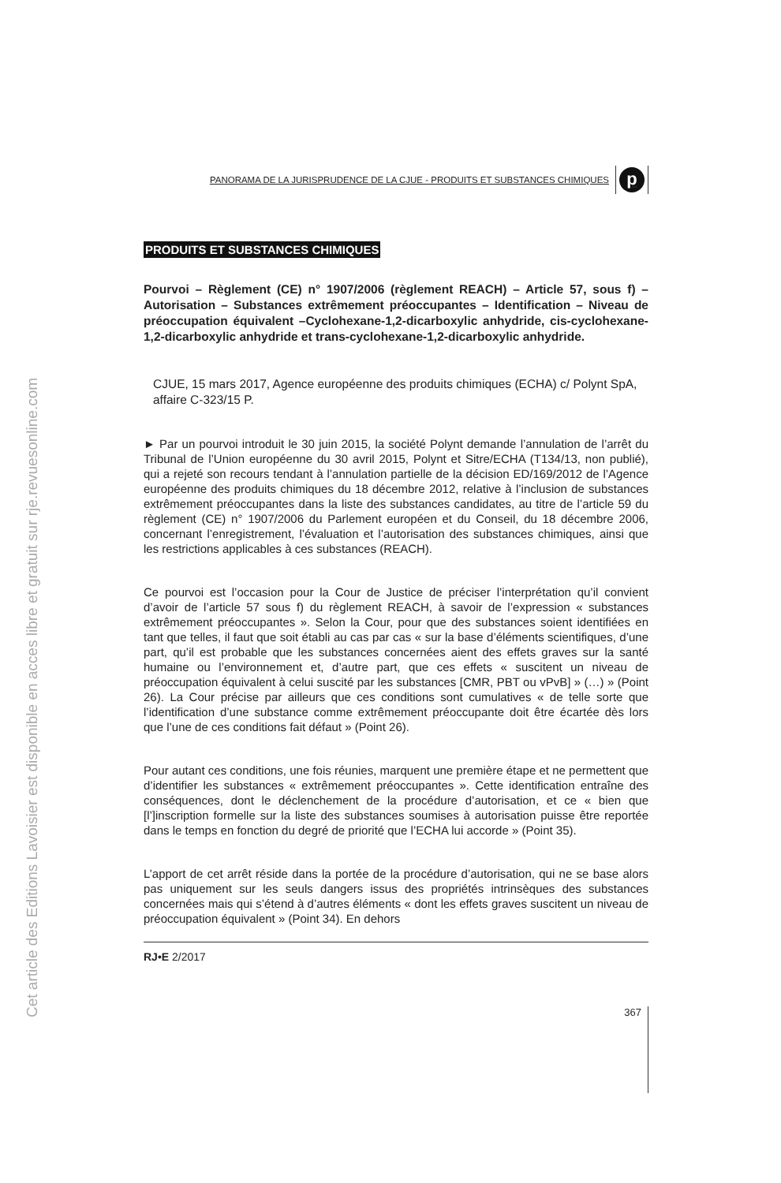Cet article des Editions Lavoisier est disponible en acces libre et gratuit sur rje.revuesonline.com
PANORAMA DE LA JURISPRUDENCE DE LA CJUE - PRODUITS ET SUBSTANCES CHIMIQUES
p
PRODUITS ET SUBSTANCES CHIMIQUES
Pourvoi – Règlement (CE) n° 1907/2006 (règlement REACH) – Article 57, sous f) – Autorisation – Substances extrêmement préoccupantes – Identification – Niveau de préoccupation équivalent –Cyclohexane-1,2-dicarboxylic anhydride, cis-cyclohexane-1,2-dicarboxylic anhydride et trans-cyclohexane-1,2-dicarboxylic anhydride.
CJUE, 15 mars 2017, Agence européenne des produits chimiques (ECHA) c/ Polynt SpA, affaire C-323/15 P.
► Par un pourvoi introduit le 30 juin 2015, la société Polynt demande l’annulation de l’arrêt du Tribunal de l’Union européenne du 30 avril 2015, Polynt et Sitre/ECHA (T134/13, non publié), qui a rejeté son recours tendant à l’annulation partielle de la décision ED/169/2012 de l’Agence européenne des produits chimiques du 18 décembre 2012, relative à l’inclusion de substances extrêmement préoccupantes dans la liste des substances candidates, au titre de l’article 59 du règlement (CE) n° 1907/2006 du Parlement européen et du Conseil, du 18 décembre 2006, concernant l’enregistrement, l’évaluation et l’autorisation des substances chimiques, ainsi que les restrictions applicables à ces substances (REACH).
Ce pourvoi est l’occasion pour la Cour de Justice de préciser l’interprétation qu’il convient d’avoir de l’article 57 sous f) du règlement REACH, à savoir de l’expression « substances extrêmement préoccupantes ». Selon la Cour, pour que des substances soient identifiées en tant que telles, il faut que soit établi au cas par cas « sur la base d’éléments scientifiques, d’une part, qu’il est probable que les substances concernées aient des effets graves sur la santé humaine ou l’environnement et, d’autre part, que ces effets « suscitent un niveau de préoccupation équivalent à celui suscité par les substances [CMR, PBT ou vPvB] » (…) » (Point 26). La Cour précise par ailleurs que ces conditions sont cumulatives « de telle sorte que l’identification d’une substance comme extrêmement préoccupante doit être écartée dès lors que l’une de ces conditions fait défaut » (Point 26).
Pour autant ces conditions, une fois réunies, marquent une première étape et ne permettent que d’identifier les substances « extrêmement préoccupantes ». Cette identification entraîne des conséquences, dont le déclenchement de la procédure d’autorisation, et ce « bien que [l’]inscription formelle sur la liste des substances soumises à autorisation puisse être reportée dans le temps en fonction du degré de priorité que l’ECHA lui accorde » (Point 35).
L’apport de cet arrêt réside dans la portée de la procédure d’autorisation, qui ne se base alors pas uniquement sur les seuls dangers issus des propriétés intrinsèques des substances concernées mais qui s’étend à d’autres éléments « dont les effets graves suscitent un niveau de préoccupation équivalent » (Point 34). En dehors
RJ•E 2/2017
367